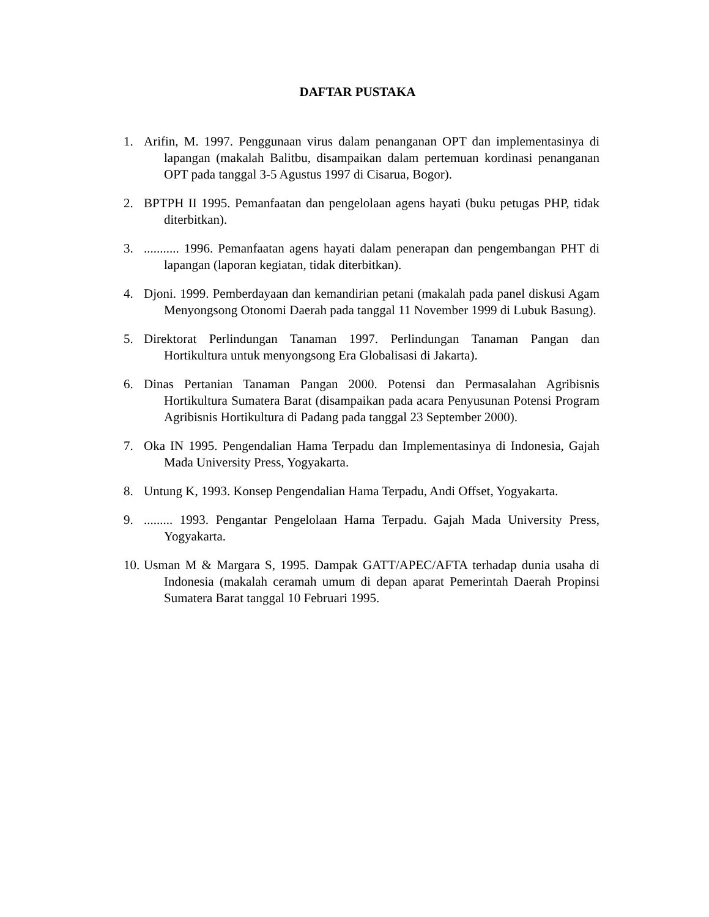DAFTAR PUSTAKA
1. Arifin, M. 1997. Penggunaan virus dalam penanganan OPT dan implementasinya di lapangan (makalah Balitbu, disampaikan dalam pertemuan kordinasi penanganan OPT pada tanggal 3-5 Agustus 1997 di Cisarua, Bogor).
2. BPTPH II 1995. Pemanfaatan dan pengelolaan agens hayati (buku petugas PHP, tidak diterbitkan).
3............ 1996. Pemanfaatan agens hayati dalam penerapan dan pengembangan PHT di lapangan (laporan kegiatan, tidak diterbitkan).
4. Djoni. 1999. Pemberdayaan dan kemandirian petani (makalah pada panel diskusi Agam Menyongsong Otonomi Daerah pada tanggal 11 November 1999 di Lubuk Basung).
5. Direktorat Perlindungan Tanaman 1997. Perlindungan Tanaman Pangan dan Hortikultura untuk menyongsong Era Globalisasi di Jakarta).
6. Dinas Pertanian Tanaman Pangan 2000. Potensi dan Permasalahan Agribisnis Hortikultura Sumatera Barat (disampaikan pada acara Penyusunan Potensi Program Agribisnis Hortikultura di Padang pada tanggal 23 September 2000).
7. Oka IN 1995. Pengendalian Hama Terpadu dan Implementasinya di Indonesia, Gajah Mada University Press, Yogyakarta.
8. Untung K, 1993. Konsep Pengendalian Hama Terpadu, Andi Offset, Yogyakarta.
9.......... 1993. Pengantar Pengelolaan Hama Terpadu. Gajah Mada University Press, Yogyakarta.
10. Usman M & Margara S, 1995. Dampak GATT/APEC/AFTA terhadap dunia usaha di Indonesia (makalah ceramah umum di depan aparat Pemerintah Daerah Propinsi Sumatera Barat tanggal 10 Februari 1995.